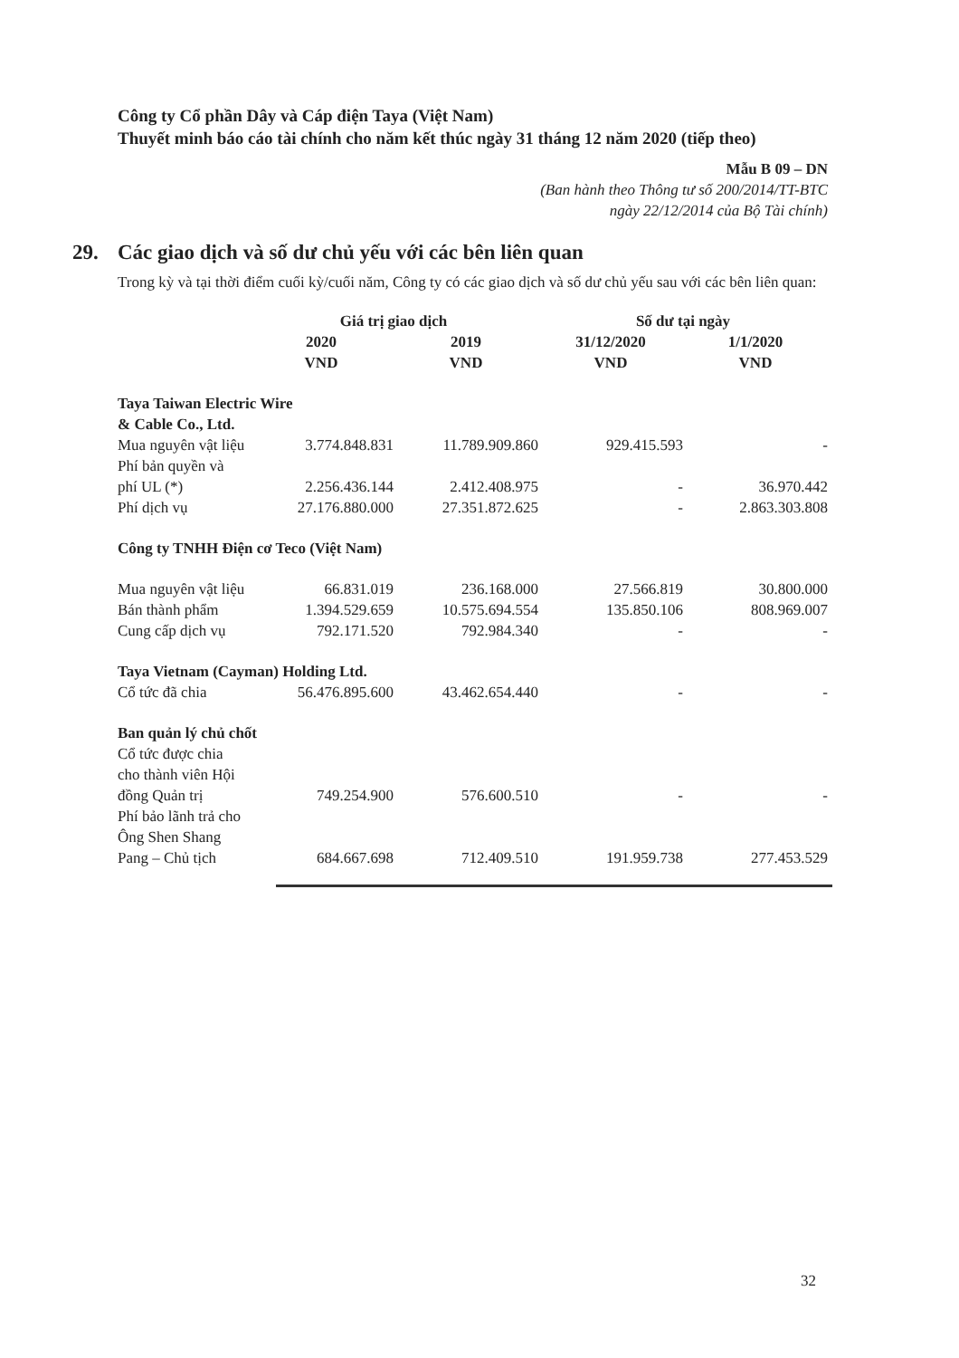Công ty Cổ phần Dây và Cáp điện Taya (Việt Nam)
Thuyết minh báo cáo tài chính cho năm kết thúc ngày 31 tháng 12 năm 2020 (tiếp theo)
Mẫu B 09 – DN
(Ban hành theo Thông tư số 200/2014/TT-BTC
ngày 22/12/2014 của Bộ Tài chính)
29. Các giao dịch và số dư chủ yếu với các bên liên quan
Trong kỳ và tại thời điểm cuối kỳ/cuối năm, Công ty có các giao dịch và số dư chủ yếu sau với các bên liên quan:
| | Giá trị giao dịch | | Số dư tại ngày | |
| --- | --- | --- | --- | --- |
| | 2020 VND | 2019 VND | 31/12/2020 VND | 1/1/2020 VND |
| Taya Taiwan Electric Wire & Cable Co., Ltd. | | | | |
| Mua nguyên vật liệu | 3.774.848.831 | 11.789.909.860 | 929.415.593 | - |
| Phí bản quyền và phí UL (*) | 2.256.436.144 | 2.412.408.975 | - | 36.970.442 |
| Phí dịch vụ | 27.176.880.000 | 27.351.872.625 | - | 2.863.303.808 |
| Công ty TNHH Điện cơ Teco (Việt Nam) | | | | |
| Mua nguyên vật liệu | 66.831.019 | 236.168.000 | 27.566.819 | 30.800.000 |
| Bán thành phẩm | 1.394.529.659 | 10.575.694.554 | 135.850.106 | 808.969.007 |
| Cung cấp dịch vụ | 792.171.520 | 792.984.340 | - | - |
| Taya Vietnam (Cayman) Holding Ltd. | | | | |
| Cổ tức đã chia | 56.476.895.600 | 43.462.654.440 | - | - |
| Ban quản lý chủ chốt | | | | |
| Cổ tức được chia cho thành viên Hội đồng Quản trị | 749.254.900 | 576.600.510 | - | - |
| Phí bảo lãnh trả cho Ông Shen Shang Pang – Chủ tịch | 684.667.698 | 712.409.510 | 191.959.738 | 277.453.529 |
32